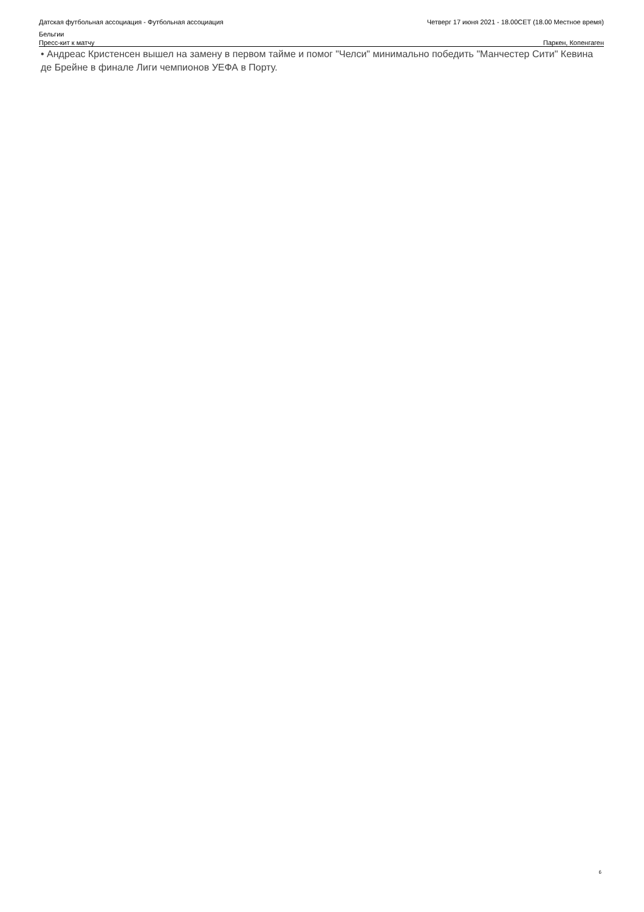Датская футбольная ассоциация - Футбольная ассоциация
Бельгии
Четверг 17 июня 2021 - 18.00CET (18.00 Местное время)
Пресс-кит к матчу Паркен, Копенгаген
• Андреас Кристенсен вышел на замену в первом тайме и помог "Челси" минимально победить "Манчестер Сити" Кевина де Брейне в финале Лиги чемпионов УЕФА в Порту.
6